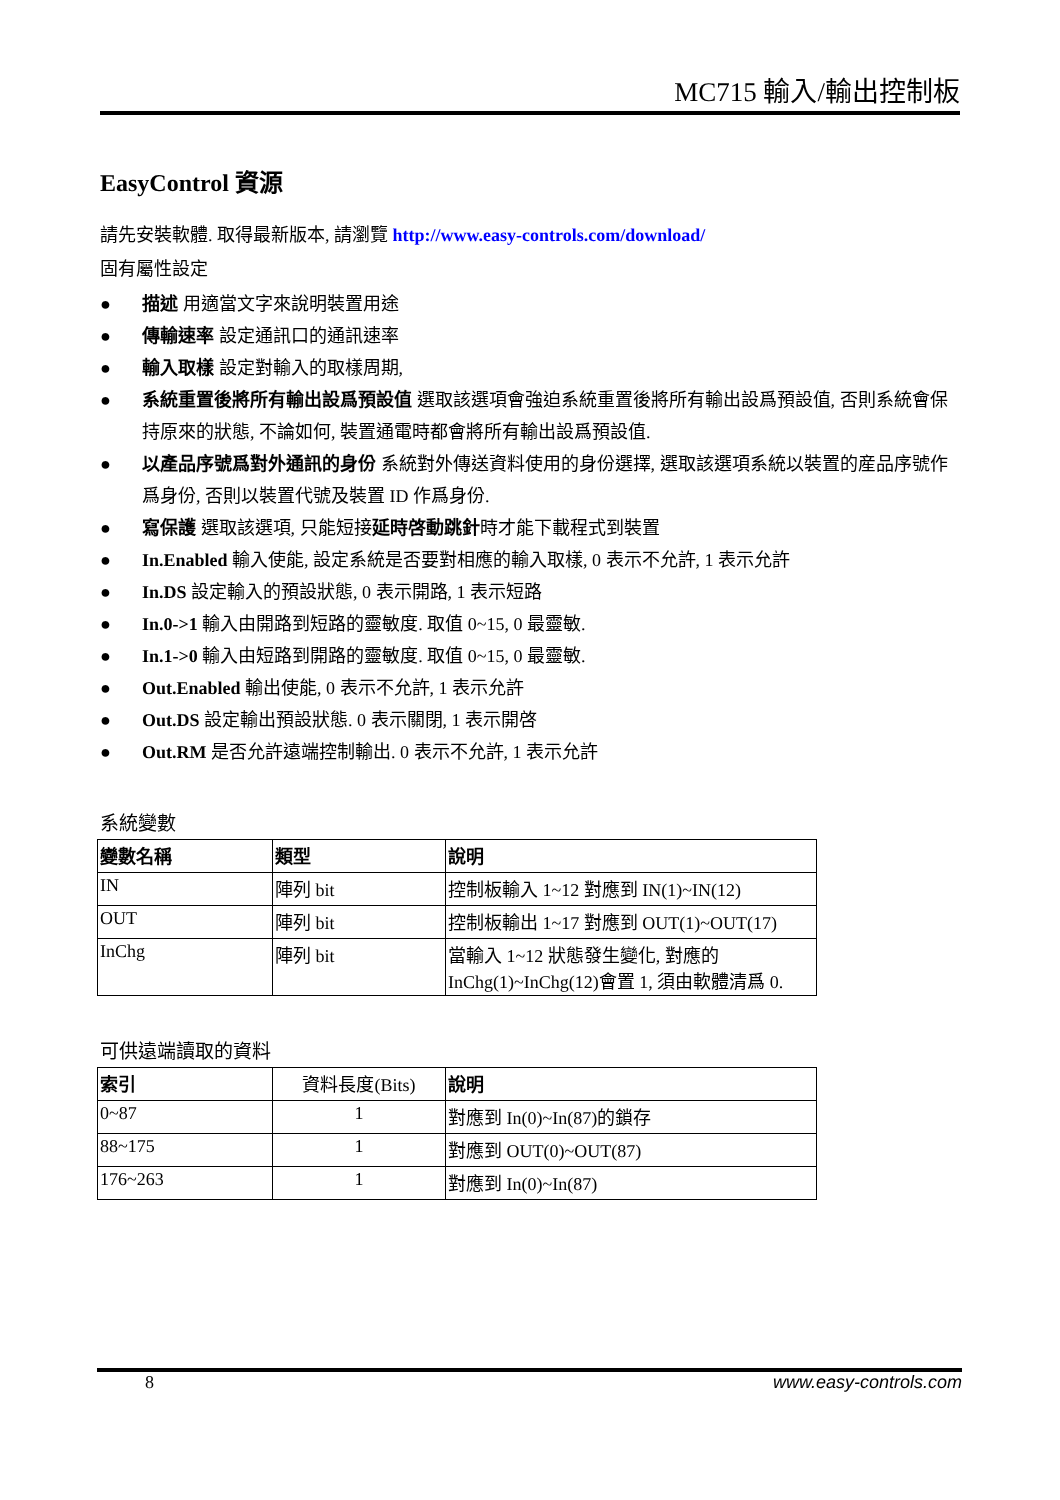MC715 輸入/輸出控制板
EasyControl 資源
請先安裝軟體. 取得最新版本, 請瀏覽 http://www.easy-controls.com/download/
固有屬性設定
● 描述 用適當文字來說明裝置用途
● 傳輸速率 設定通訊口的通訊速率
● 輸入取樣 設定對輸入的取樣周期,
● 系統重置後將所有輸出設爲預設值 選取該選項會強迫系統重置後將所有輸出設爲預設值, 否則系統會保持原來的狀態, 不論如何, 裝置通電時都會將所有輸出設爲預設值.
● 以產品序號爲對外通訊的身份 系統對外傳送資料使用的身份選擇, 選取該選項系統以裝置的産品序號作爲身份, 否則以裝置代號及裝置 ID 作爲身份.
● 寫保護 選取該選項, 只能短接延時啓動跳針時才能下載程式到裝置
● In.Enabled 輸入使能, 設定系統是否要對相應的輸入取樣, 0 表示不允許, 1 表示允許
● In.DS 設定輸入的預設狀態, 0 表示開路, 1 表示短路
● In.0->1 輸入由開路到短路的靈敏度. 取值 0~15, 0 最靈敏.
● In.1->0 輸入由短路到開路的靈敏度. 取值 0~15, 0 最靈敏.
● Out.Enabled 輸出使能, 0 表示不允許, 1 表示允許
● Out.DS 設定輸出預設狀態. 0 表示關閉, 1 表示開啓
● Out.RM 是否允許遠端控制輸出. 0 表示不允許, 1 表示允許
系統變數
| 變數名稱 | 類型 | 說明 |
| --- | --- | --- |
| IN | 陣列 bit | 控制板輸入 1~12 對應到 IN(1)~IN(12) |
| OUT | 陣列 bit | 控制板輸出 1~17 對應到 OUT(1)~OUT(17) |
| InChg | 陣列 bit | 當輸入 1~12 狀態發生變化, 對應的 InChg(1)~InChg(12)會置 1, 須由軟體清爲 0. |
可供遠端讀取的資料
| 索引 | 資料長度(Bits) | 說明 |
| 0~87 | 1 | 對應到 In(0)~In(87)的鎖存 |
| 88~175 | 1 | 對應到 OUT(0)~OUT(87) |
| 176~263 | 1 | 對應到 In(0)~In(87) |
8 www.easy-controls.com